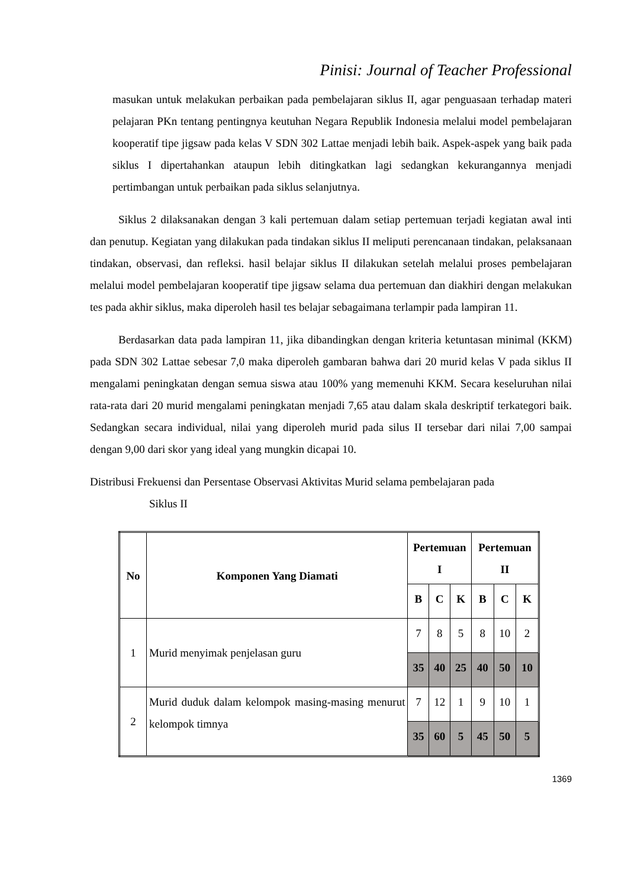Pinisi: Journal of Teacher Professional
masukan untuk melakukan perbaikan pada pembelajaran siklus II, agar penguasaan terhadap materi pelajaran PKn tentang pentingnya keutuhan Negara Republik Indonesia melalui model pembelajaran kooperatif tipe jigsaw pada kelas V SDN 302 Lattae menjadi lebih baik. Aspek-aspek yang baik pada siklus I dipertahankan ataupun lebih ditingkatkan lagi sedangkan kekurangannya menjadi pertimbangan untuk perbaikan pada siklus selanjutnya.
Siklus 2 dilaksanakan dengan 3 kali pertemuan dalam setiap pertemuan terjadi kegiatan awal inti dan penutup. Kegiatan yang dilakukan pada tindakan siklus II meliputi perencanaan tindakan, pelaksanaan tindakan, observasi, dan refleksi. hasil belajar siklus II dilakukan setelah melalui proses pembelajaran melalui model pembelajaran kooperatif tipe jigsaw selama dua pertemuan dan diakhiri dengan melakukan tes pada akhir siklus, maka diperoleh hasil tes belajar sebagaimana terlampir pada lampiran 11.
Berdasarkan data pada lampiran 11, jika dibandingkan dengan kriteria ketuntasan minimal (KKM) pada SDN 302 Lattae sebesar 7,0 maka diperoleh gambaran bahwa dari 20 murid kelas V pada siklus II mengalami peningkatan dengan semua siswa atau 100% yang memenuhi KKM. Secara keseluruhan nilai rata-rata dari 20 murid mengalami peningkatan menjadi 7,65 atau dalam skala deskriptif terkategori baik. Sedangkan secara individual, nilai yang diperoleh murid pada silus II tersebar dari nilai 7,00 sampai dengan 9,00 dari skor yang ideal yang mungkin dicapai 10.
Distribusi Frekuensi dan Persentase Observasi Aktivitas Murid selama pembelajaran pada
Siklus II
| No | Komponen Yang Diamati | Pertemuan I | | | Pertemuan II | | |
| --- | --- | --- | --- | --- | --- | --- | --- |
| | | B | C | K | B | C | K |
| 1 | Murid menyimak penjelasan guru | 7 | 8 | 5 | 8 | 10 | 2 |
| | | 35 | 40 | 25 | 40 | 50 | 10 |
| 2 | Murid duduk dalam kelompok masing-masing menurut kelompok timnya | 7 | 12 | 1 | 9 | 10 | 1 |
| | | 35 | 60 | 5 | 45 | 50 | 5 |
1369